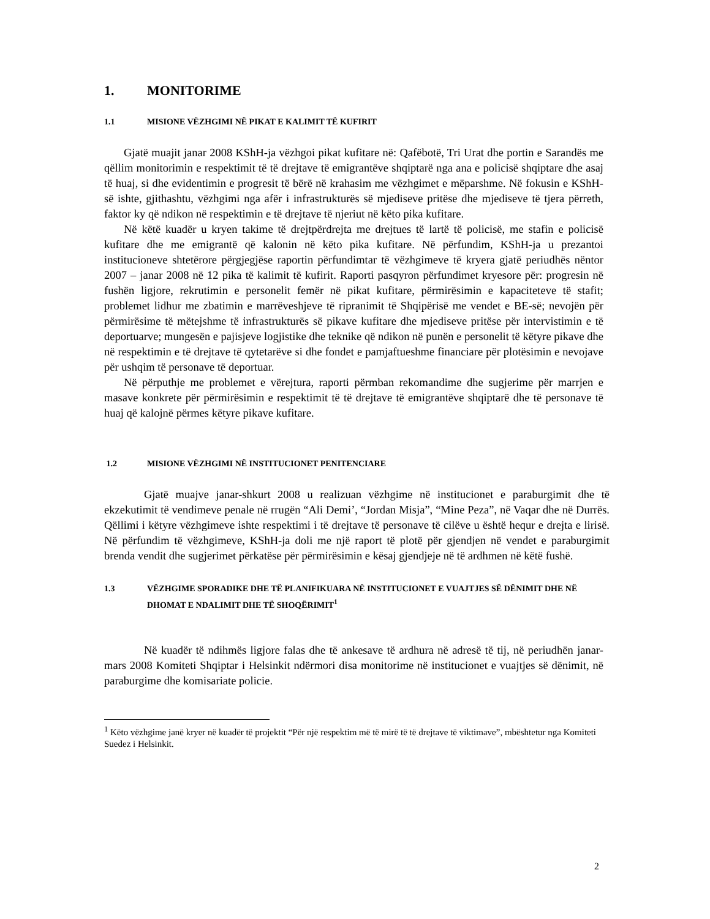1. MONITORIME
1.1 MISIONE VËZHGIMI NË PIKAT E KALIMIT TË KUFIRIT
Gjatë muajit janar 2008 KShH-ja vëzhgoi pikat kufitare në: Qafëbotë, Tri Urat dhe portin e Sarandës me qëllim monitorimin e respektimit të të drejtave të emigrantëve shqiptarë nga ana e policisë shqiptare dhe asaj të huaj, si dhe evidentimin e progresit të bërë në krahasim me vëzhgimet e mëparshme. Në fokusin e KShH-së ishte, gjithashtu, vëzhgimi nga afër i infrastrukturës së mjediseve pritëse dhe mjediseve të tjera përreth, faktor ky që ndikon në respektimin e të drejtave të njeriut në këto pika kufitare.
Në këtë kuadër u kryen takime të drejtpërdrejta me drejtues të lartë të policisë, me stafin e policisë kufitare dhe me emigrantë që kalonin në këto pika kufitare. Në përfundim, KShH-ja u prezantoi institucioneve shtetërore përgjegjëse raportin përfundimtar të vëzhgimeve të kryera gjatë periudhës nëntor 2007 – janar 2008 në 12 pika të kalimit të kufirit. Raporti pasqyron përfundimet kryesore për: progresin në fushën ligjore, rekrutimin e personelit femër në pikat kufitare, përmirësimin e kapaciteteve të stafit; problemet lidhur me zbatimin e marrëveshjeve të ripranimit të Shqipërisë me vendet e BE-së; nevojën për përmirësime të mëtejshme të infrastrukturës së pikave kufitare dhe mjediseve pritëse për intervistimin e të deportuarve; mungesën e pajisjeve logjistike dhe teknike që ndikon në punën e personelit të këtyre pikave dhe në respektimin e të drejtave të qytetarëve si dhe fondet e pamjaftueshme financiare për plotësimin e nevojave për ushqim të personave të deportuar.
Në përputhje me problemet e vërejtura, raporti përmban rekomandime dhe sugjerime për marrjen e masave konkrete për përmirësimin e respektimit të të drejtave të emigrantëve shqiptarë dhe të personave të huaj që kalojnë përmes këtyre pikave kufitare.
1.2 MISIONE VËZHGIMI NË INSTITUCIONET PENITENCIARE
Gjatë muajve janar-shkurt 2008 u realizuan vëzhgime në institucionet e paraburgimit dhe të ekzekutimit të vendimeve penale në rrugën “Ali Demi’, “Jordan Misja”, “Mine Peza”, në Vaqar dhe në Durrës. Qëllimi i këtyre vëzhgimeve ishte respektimi i të drejtave të personave të cilëve u është hequr e drejta e lirisë. Në përfundim të vëzhgimeve, KShH-ja doli me një raport të plotë për gjendjen në vendet e paraburgimit brenda vendit dhe sugjerimet përkatëse për përmirësimin e kësaj gjendjeje në të ardhmen në këtë fushë.
1.3 VËZHGIME SPORADIKE DHE TË PLANIFIKUARA NË INSTITUCIONET E VUAJTJES SË DËNIMIT DHE NË DHOMAT E NDALIMIT DHE TË SHOQËRIMIT<sup>1</sup>
Në kuadër të ndihmës ligjore falas dhe të ankesave të ardhura në adresë të tij, në periudhën janar-mars 2008 Komiteti Shqiptar i Helsinkit ndërmori disa monitorime në institucionet e vuajtjes së dënimit, në paraburgime dhe komisariate policie.
<sup>1</sup> Këto vëzhgime janë kryer në kuadër të projektit “Për një respektim më të mirë të të drejtave të viktimave”, mbështetur nga Komiteti Suedez i Helsinkit.
2